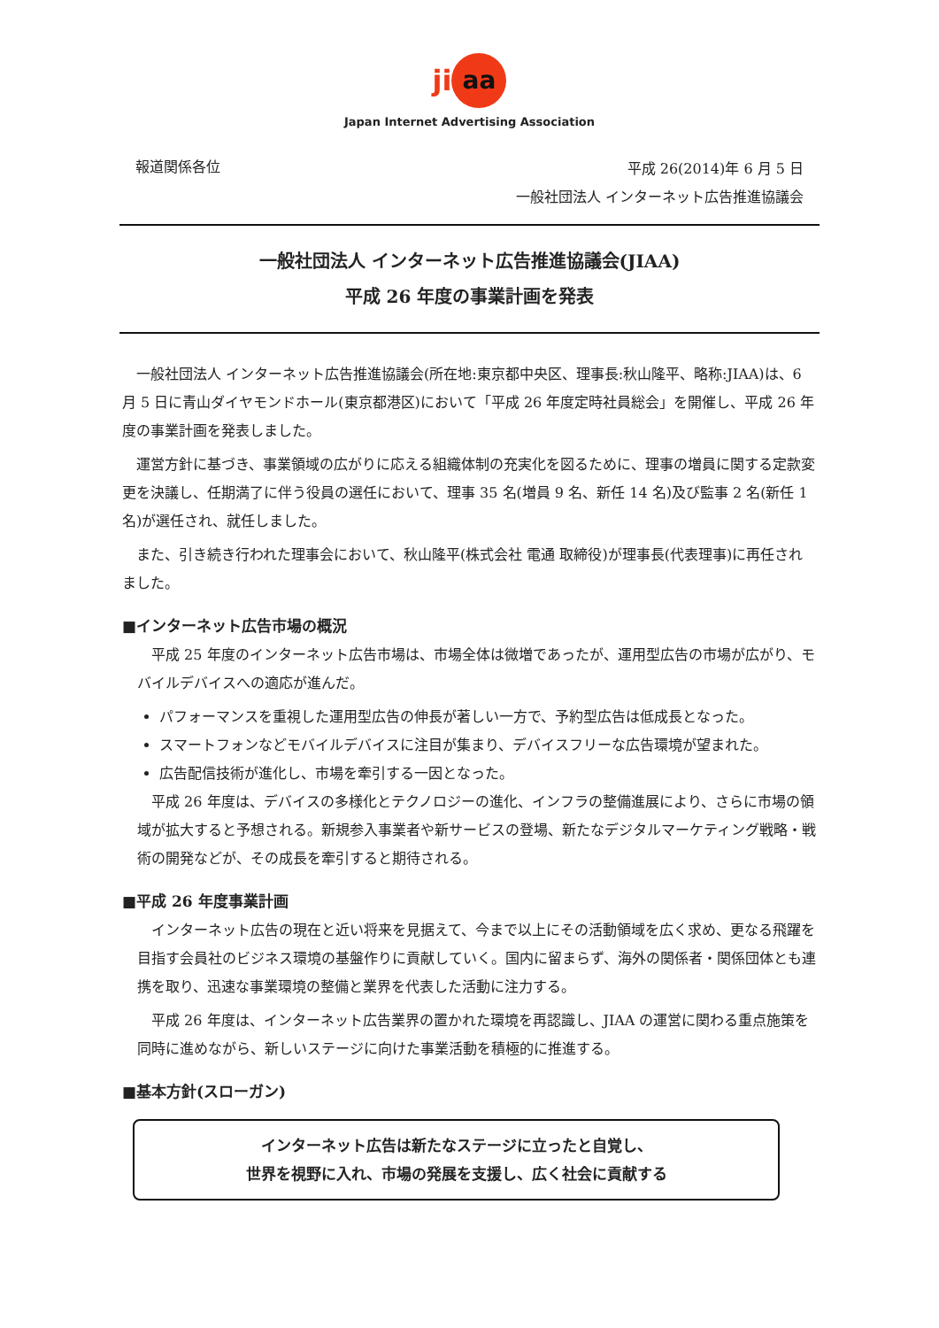ji aa
Japan Internet Advertising Association
報道関係各位
平成 26(2014)年 6 月 5 日
一般社団法人 インターネット広告推進協議会
一般社団法人 インターネット広告推進協議会(JIAA)
平成 26 年度の事業計画を発表
一般社団法人 インターネット広告推進協議会(所在地:東京都中央区、理事長:秋山隆平、略称:JIAA)は、6 月 5 日に青山ダイヤモンドホール(東京都港区)において「平成 26 年度定時社員総会」を開催し、平成 26 年度の事業計画を発表しました。
運営方針に基づき、事業領域の広がりに応える組織体制の充実化を図るために、理事の増員に関する定款変更を決議し、任期満了に伴う役員の選任において、理事 35 名(増員 9 名、新任 14 名)及び監事 2 名(新任 1 名)が選任され、就任しました。
また、引き続き行われた理事会において、秋山隆平(株式会社 電通 取締役)が理事長(代表理事)に再任されました。
■インターネット広告市場の概況
平成 25 年度のインターネット広告市場は、市場全体は微増であったが、運用型広告の市場が広がり、モバイルデバイスへの適応が進んだ。
パフォーマンスを重視した運用型広告の伸長が著しい一方で、予約型広告は低成長となった。
スマートフォンなどモバイルデバイスに注目が集まり、デバイスフリーな広告環境が望まれた。
広告配信技術が進化し、市場を牽引する一因となった。
平成 26 年度は、デバイスの多様化とテクノロジーの進化、インフラの整備進展により、さらに市場の領域が拡大すると予想される。新規参入事業者や新サービスの登場、新たなデジタルマーケティング戦略・戦術の開発などが、その成長を牽引すると期待される。
■平成 26 年度事業計画
インターネット広告の現在と近い将来を見据えて、今まで以上にその活動領域を広く求め、更なる飛躍を目指す会員社のビジネス環境の基盤作りに貢献していく。国内に留まらず、海外の関係者・関係団体とも連携を取り、迅速な事業環境の整備と業界を代表した活動に注力する。
平成 26 年度は、インターネット広告業界の置かれた環境を再認識し、JIAA の運営に関わる重点施策を同時に進めながら、新しいステージに向けた事業活動を積極的に推進する。
■基本方針(スローガン)
インターネット広告は新たなステージに立ったと自覚し、
世界を視野に入れ、市場の発展を支援し、広く社会に貢献する